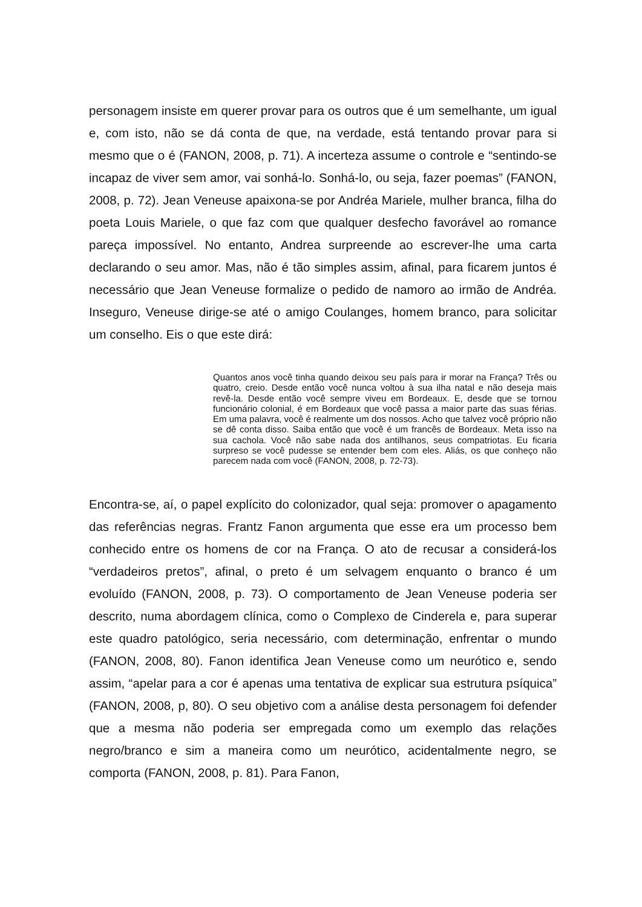personagem insiste em querer provar para os outros que é um semelhante, um igual e, com isto, não se dá conta de que, na verdade, está tentando provar para si mesmo que o é (FANON, 2008, p. 71). A incerteza assume o controle e “sentindo-se incapaz de viver sem amor, vai sonhá-lo. Sonhá-lo, ou seja, fazer poemas” (FANON, 2008, p. 72). Jean Veneuse apaixona-se por Andréa Mariele, mulher branca, filha do poeta Louis Mariele, o que faz com que qualquer desfecho favorável ao romance pareça impossível. No entanto, Andrea surpreende ao escrever-lhe uma carta declarando o seu amor. Mas, não é tão simples assim, afinal, para ficarem juntos é necessário que Jean Veneuse formalize o pedido de namoro ao irmão de Andréa. Inseguro, Veneuse dirige-se até o amigo Coulanges, homem branco, para solicitar um conselho. Eis o que este dirá:
Quantos anos você tinha quando deixou seu país para ir morar na França? Três ou quatro, creio. Desde então você nunca voltou à sua ilha natal e não deseja mais revê-la. Desde então você sempre viveu em Bordeaux. E, desde que se tornou funcionário colonial, é em Bordeaux que você passa a maior parte das suas férias. Em uma palavra, você é realmente um dos nossos. Acho que talvez você próprio não se dê conta disso. Saiba então que você é um francês de Bordeaux. Meta isso na sua cachola. Você não sabe nada dos antilhanos, seus compatriotas. Eu ficaria surpreso se você pudesse se entender bem com eles. Aliás, os que conheço não parecem nada com você (FANON, 2008, p. 72-73).
Encontra-se, aí, o papel explícito do colonizador, qual seja: promover o apagamento das referências negras. Frantz Fanon argumenta que esse era um processo bem conhecido entre os homens de cor na França. O ato de recusar a considerá-los “verdadeiros pretos”, afinal, o preto é um selvagem enquanto o branco é um evoluído (FANON, 2008, p. 73). O comportamento de Jean Veneuse poderia ser descrito, numa abordagem clínica, como o Complexo de Cinderela e, para superar este quadro patológico, seria necessário, com determinação, enfrentar o mundo (FANON, 2008, 80). Fanon identifica Jean Veneuse como um neurótico e, sendo assim, “apelar para a cor é apenas uma tentativa de explicar sua estrutura psíquica” (FANON, 2008, p, 80). O seu objetivo com a análise desta personagem foi defender que a mesma não poderia ser empregada como um exemplo das relações negro/branco e sim a maneira como um neurótico, acidentalmente negro, se comporta (FANON, 2008, p. 81). Para Fanon,